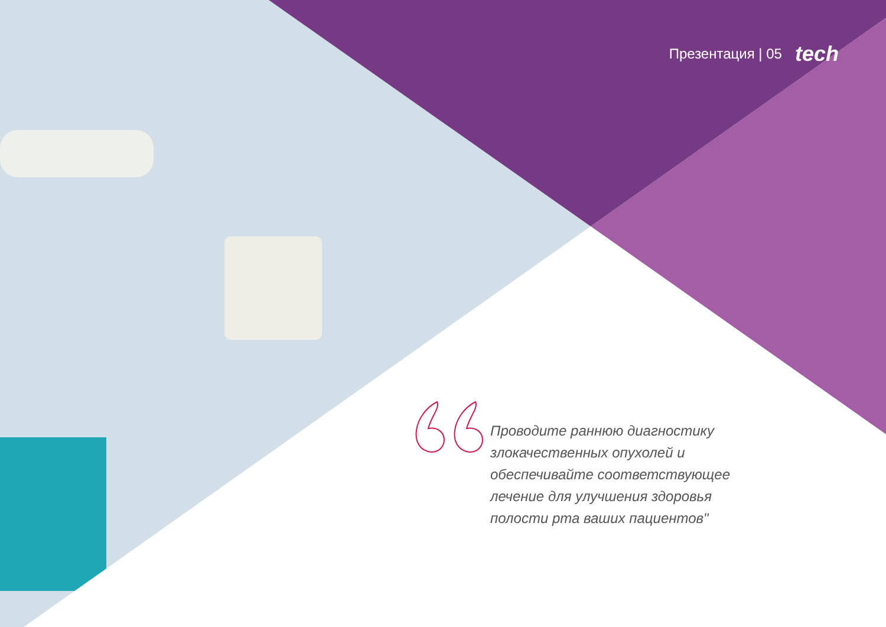Презентация | 05 tech
Проводите раннюю диагностику злокачественных опухолей и обеспечивайте соответствующее лечение для улучшения здоровья полости рта ваших пациентов"